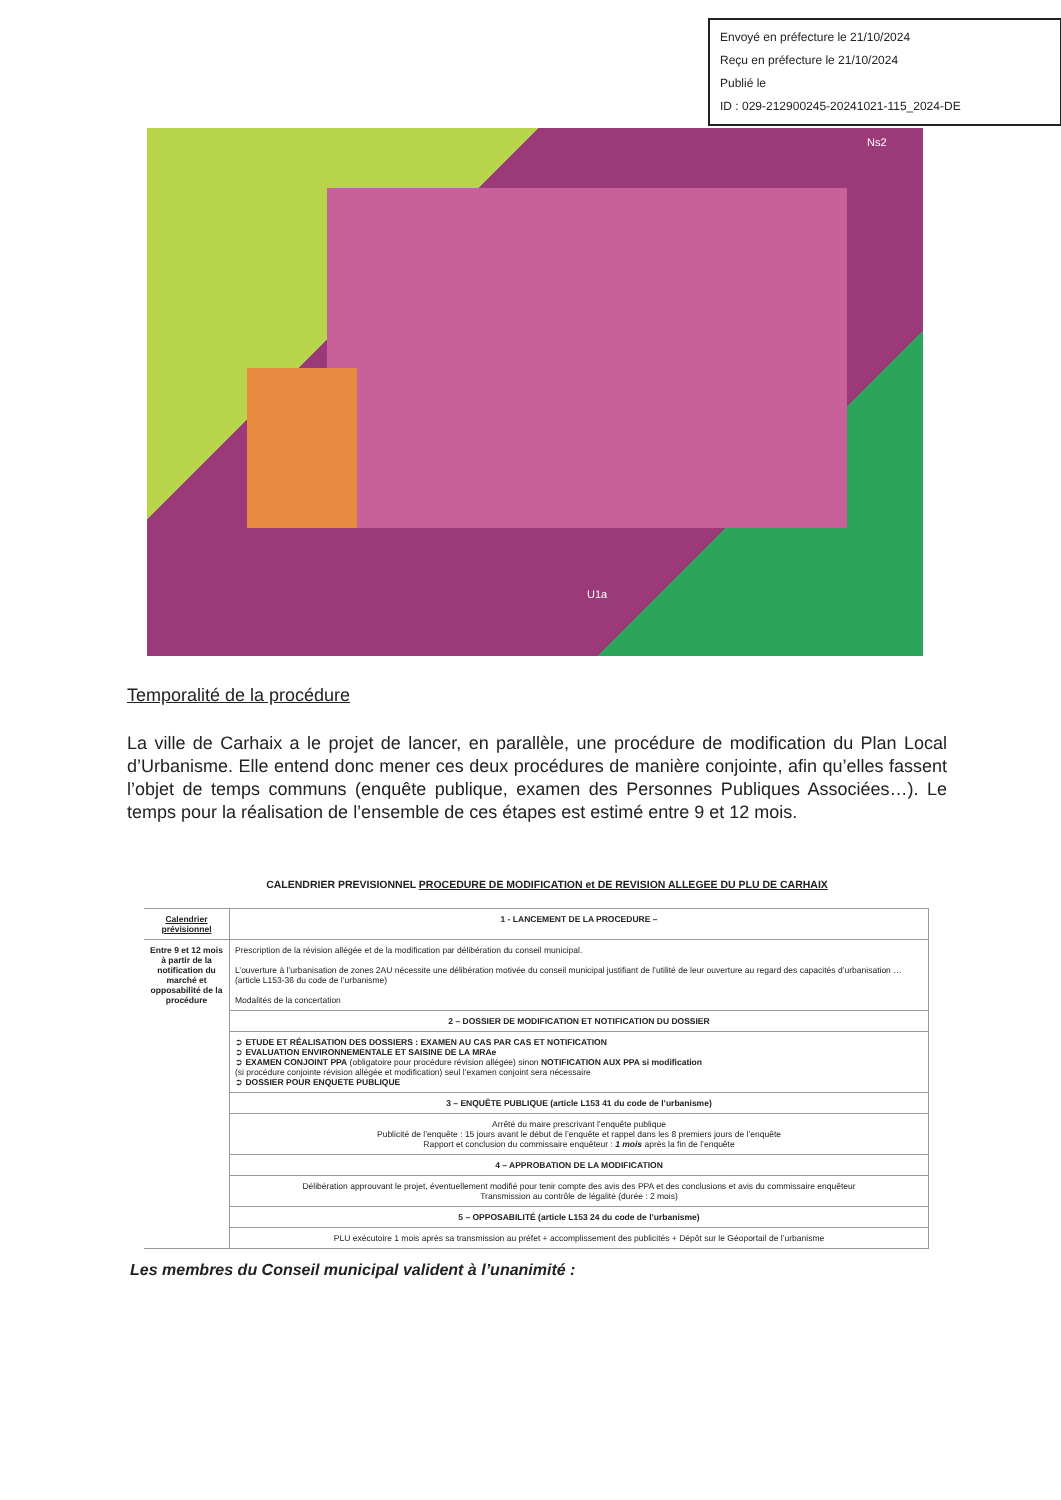Envoyé en préfecture le 21/10/2024
Reçu en préfecture le 21/10/2024
Publié le
ID : 029-212900245-20241021-115_2024-DE
Ns2
U1a
Temporalité de la procédure
La ville de Carhaix a le projet de lancer, en parallèle, une procédure de modification du Plan Local d’Urbanisme. Elle entend donc mener ces deux procédures de manière conjointe, afin qu’elles fassent l’objet de temps communs (enquête publique, examen des Personnes Publiques Associées…). Le temps pour la réalisation de l’ensemble de ces étapes est estimé entre 9 et 12 mois.
CALENDRIER PREVISIONNEL PROCEDURE DE MODIFICATION et DE REVISION ALLEGEE DU PLU DE CARHAIX
| Calendrier prévisionnel | 1 - LANCEMENT DE LA PROCEDURE – |
| Entre 9 et 12 mois à partir de la notification du marché et opposabilité de la procédure | Prescription de la révision allégée et de la modification par délibération du conseil municipal. L’ouverture à l’urbanisation de zones 2AU nécessite une délibération motivée du conseil municipal justifiant de l’utilité de leur ouverture au regard des capacités d’urbanisation … (article L153-36 du code de l’urbanisme) Modalités de la concertation |
| | 2 – DOSSIER DE MODIFICATION ET NOTIFICATION DU DOSSIER |
| | ➲ ETUDE ET RÉALISATION DES DOSSIERS : EXAMEN AU CAS PAR CAS ET NOTIFICATION ➲ EVALUATION ENVIRONNEMENTALE ET SAISINE DE LA MRAe ➲ EXAMEN CONJOINT PPA (obligatoire pour procédure révision allégée) sinon NOTIFICATION AUX PPA si modification (si procédure conjointe révision allégée et modification) seul l’examen conjoint sera nécessaire ➲ DOSSIER POUR ENQUETE PUBLIQUE |
| | 3 – ENQUÊTE PUBLIQUE (article L153 41 du code de l’urbanisme) |
| | Arrêté du maire prescrivant l’enquête publique Publicité de l’enquête : 15 jours avant le début de l’enquête et rappel dans les 8 premiers jours de l’enquête Rapport et conclusion du commissaire enquêteur : 1 mois après la fin de l’enquête |
| | 4 – APPROBATION DE LA MODIFICATION |
| | Délibération approuvant le projet, éventuellement modifié pour tenir compte des avis des PPA et des conclusions et avis du commissaire enquêteur Transmission au contrôle de légalité (durée : 2 mois) |
| | 5 – OPPOSABILITÉ (article L153 24 du code de l’urbanisme) |
| | PLU exécutoire 1 mois après sa transmission au préfet + accomplissement des publicités + Dépôt sur le Géoportail de l’urbanisme |
Les membres du Conseil municipal valident à l’unanimité :